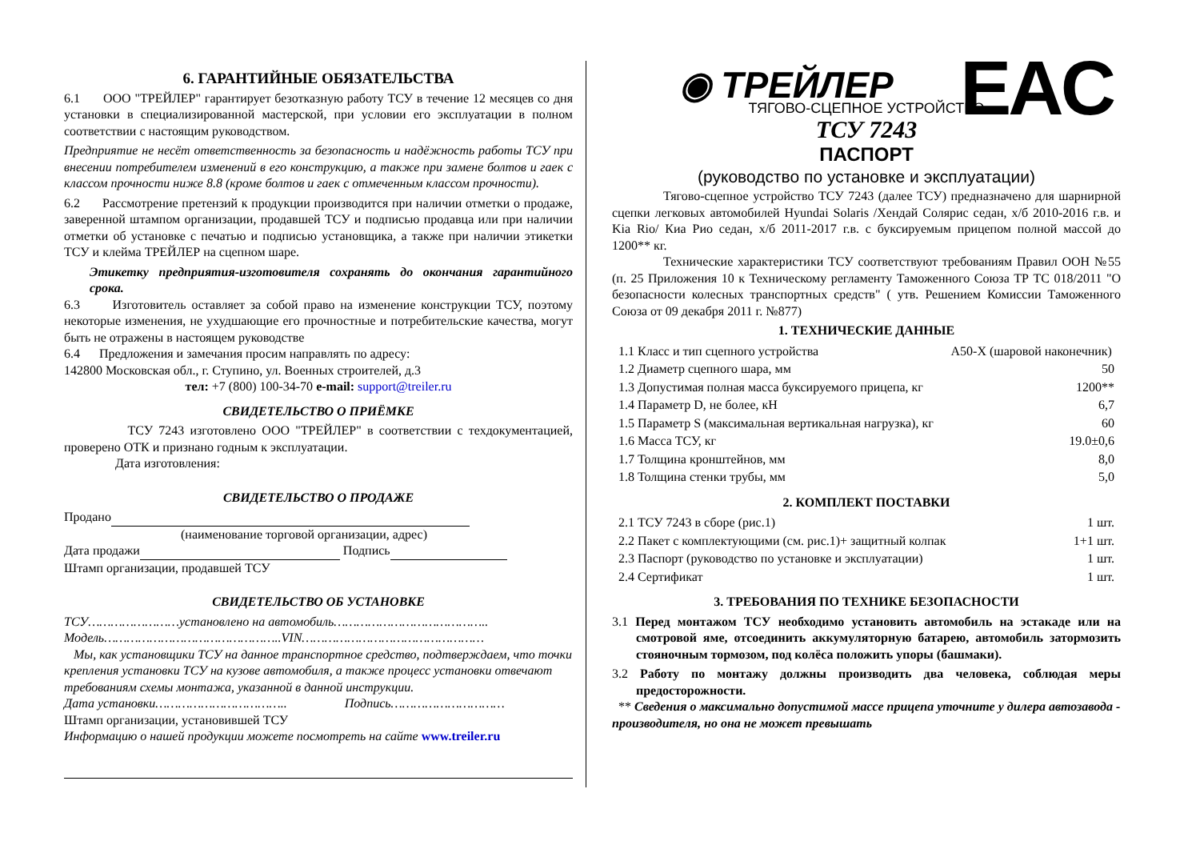6. ГАРАНТИЙНЫЕ ОБЯЗАТЕЛЬСТВА
6.1 ООО "ТРЕЙЛЕР" гарантирует безотказную работу ТСУ в течение 12 месяцев со дня установки в специализированной мастерской, при условии его эксплуатации в полном соответствии с настоящим руководством.
Предприятие не несёт ответственность за безопасность и надёжность работы ТСУ при внесении потребителем изменений в его конструкцию, а также при замене болтов и гаек с классом прочности ниже 8.8 (кроме болтов и гаек с отмеченным классом прочности).
6.2 Рассмотрение претензий к продукции производится при наличии отметки о продаже, заверенной штампом организации, продавшей ТСУ и подписью продавца или при наличии отметки об установке с печатью и подписью установщика, а также при наличии этикетки ТСУ и клейма ТРЕЙЛЕР на сцепном шаре.
Этикетку предприятия-изготовителя сохранять до окончания гарантийного срока.
6.3 Изготовитель оставляет за собой право на изменение конструкции ТСУ, поэтому некоторые изменения, не ухудшающие его прочностные и потребительские качества, могут быть не отражены в настоящем руководстве
6.4 Предложения и замечания просим направлять по адресу:
142800 Московская обл., г. Ступино, ул. Военных строителей, д.3
тел: +7 (800) 100-34-70 e-mail: support@treiler.ru
СВИДЕТЕЛЬСТВО О ПРИЁМКЕ
ТСУ 7243 изготовлено ООО "ТРЕЙЛЕР" в соответствии с техдокументацией, проверено ОТК и признано годным к эксплуатации.
Дата изготовления:
СВИДЕТЕЛЬСТВО О ПРОДАЖЕ
Продано
(наименование торговой организации, адрес)
Дата продажи Подпись
Штамп организации, продавшей ТСУ
СВИДЕТЕЛЬСТВО ОБ УСТАНОВКЕ
ТСУ……………………установлено на автомобиль…………………………………..
Модель………………………………………..VIN…………………………………………
Мы, как установщики ТСУ на данное транспортное средство, подтверждаем, что точки крепления установки ТСУ на кузове автомобиля, а также процесс установки отвечают требованиям схемы монтажа, указанной в данной инструкции.
Дата установки…………………………….. Подпись…………………………
Штамп организации, установившей ТСУ
Информацию о нашей продукции можете посмотреть на сайте www.treiler.ru
EAC
◉ ТРЕЙЛЕР
ТЯГОВО-СЦЕПНОЕ УСТРОЙСТВО
ТСУ 7243
ПАСПОРТ
(руководство по установке и эксплуатации)
Тягово-сцепное устройство ТСУ 7243 (далее ТСУ) предназначено для шарнирной сцепки легковых автомобилей Hyundai Solaris /Хендай Солярис седан, х/б 2010-2016 г.в. и Kia Rio/ Киа Рио седан, х/б 2011-2017 г.в. с буксируемым прицепом полной массой до 1200** кг.
Технические характеристики ТСУ соответствуют требованиям Правил ООН №55 (п. 25 Приложения 10 к Техническому регламенту Таможенного Союза ТР ТС 018/2011 "О безопасности колесных транспортных средств" ( утв. Решением Комиссии Таможенного Союза от 09 декабря 2011 г. №877)
1. ТЕХНИЧЕСКИЕ ДАННЫЕ
| 1.1 Класс и тип сцепного устройства | A50-X (шаровой наконечник) |
| 1.2 Диаметр сцепного шара, мм | 50 |
| 1.3 Допустимая полная масса буксируемого прицепа, кг | 1200** |
| 1.4 Параметр D, не более, кН | 6,7 |
| 1.5 Параметр S (максимальная вертикальная нагрузка), кг | 60 |
| 1.6 Масса ТСУ, кг | 19.0±0,6 |
| 1.7 Толщина кронштейнов, мм | 8,0 |
| 1.8 Толщина стенки трубы, мм | 5,0 |
2. КОМПЛЕКТ ПОСТАВКИ
| 2.1 ТСУ 7243 в сборе (рис.1) | 1 шт. |
| 2.2 Пакет с комплектующими (см. рис.1)+ защитный колпак | 1+1 шт. |
| 2.3 Паспорт (руководство по установке и эксплуатации) | 1 шт. |
| 2.4 Сертификат | 1 шт. |
3. ТРЕБОВАНИЯ ПО ТЕХНИКЕ БЕЗОПАСНОСТИ
3.1 Перед монтажом ТСУ необходимо установить автомобиль на эстакаде или на смотровой яме, отсоединить аккумуляторную батарею, автомобиль затормозить стояночным тормозом, под колёса положить упоры (башмаки).
3.2 Работу по монтажу должны производить два человека, соблюдая меры предосторожности.
** Сведения о максимально допустимой массе прицепа уточните у дилера автозавода - производителя, но она не может превышать